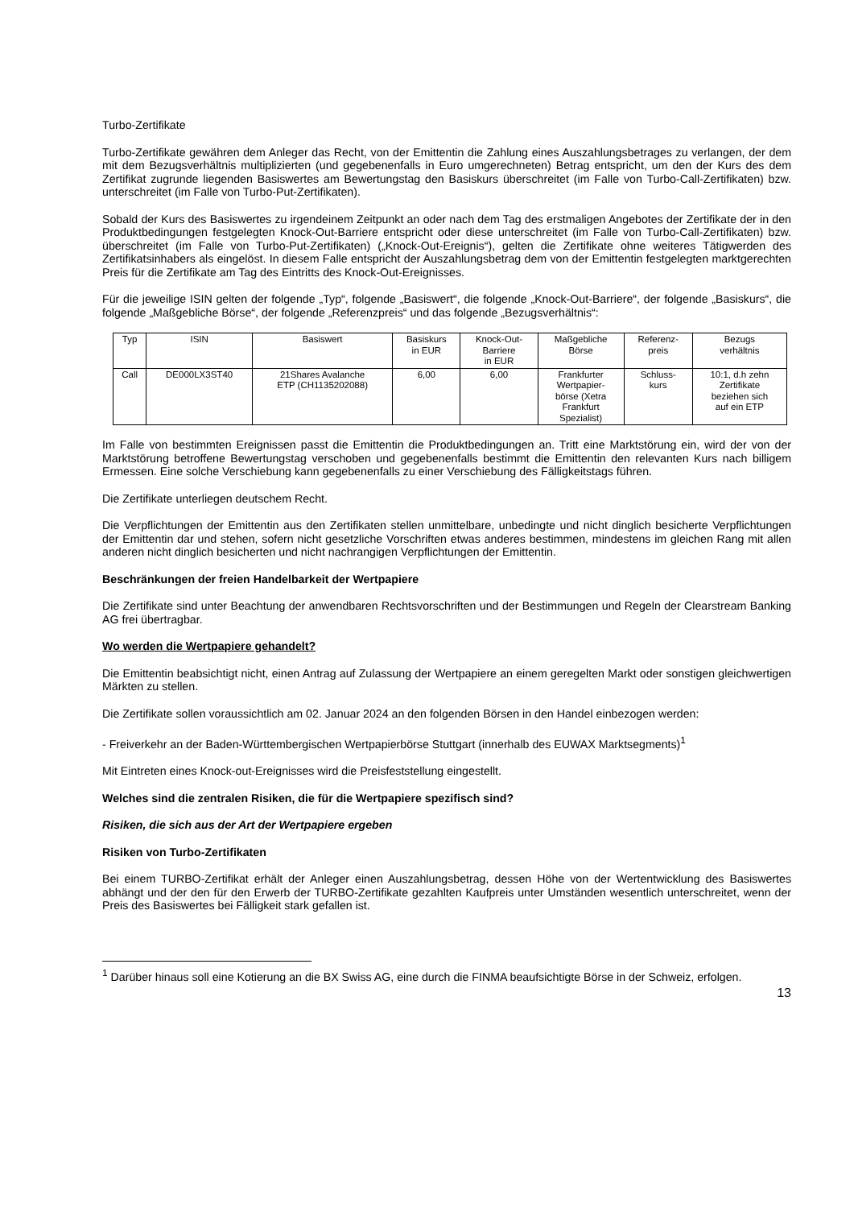Turbo-Zertifikate
Turbo-Zertifikate gewähren dem Anleger das Recht, von der Emittentin die Zahlung eines Auszahlungsbetrages zu verlangen, der dem mit dem Bezugsverhältnis multiplizierten (und gegebenenfalls in Euro umgerechneten) Betrag entspricht, um den der Kurs des dem Zertifikat zugrunde liegenden Basiswertes am Bewertungstag den Basiskurs überschreitet (im Falle von Turbo-Call-Zertifikaten) bzw. unterschreitet (im Falle von Turbo-Put-Zertifikaten).
Sobald der Kurs des Basiswertes zu irgendeinem Zeitpunkt an oder nach dem Tag des erstmaligen Angebotes der Zertifikate der in den Produktbedingungen festgelegten Knock-Out-Barriere entspricht oder diese unterschreitet (im Falle von Turbo-Call-Zertifikaten) bzw. überschreitet (im Falle von Turbo-Put-Zertifikaten) („Knock-Out-Ereignis“), gelten die Zertifikate ohne weiteres Tätigwerden des Zertifikatsinhabers als eingelöst. In diesem Falle entspricht der Auszahlungsbetrag dem von der Emittentin festgelegten marktgerechten Preis für die Zertifikate am Tag des Eintritts des Knock-Out-Ereignisses.
Für die jeweilige ISIN gelten der folgende „Typ“, folgende „Basiswert“, die folgende „Knock-Out-Barriere“, der folgende „Basiskurs“, die folgende „Maßgebliche Börse“, der folgende „Referenzpreis“ und das folgende „Bezugsverhältnis“:
| Typ | ISIN | Basiswert | Basiskurs in EUR | Knock-Out- Barriere in EUR | Maßgebliche Börse | Referenz- preis | Bezugs verhältnis |
| Call | DE000LX3ST40 | 21Shares Avalanche ETP (CH1135202088) | 6,00 | 6,00 | Frankfurter Wertpapier- börse (Xetra Frankfurt Spezialist) | Schluss- kurs | 10:1, d.h zehn Zertifikate beziehen sich auf ein ETP |
Im Falle von bestimmten Ereignissen passt die Emittentin die Produktbedingungen an. Tritt eine Marktstörung ein, wird der von der Marktstörung betroffene Bewertungstag verschoben und gegebenenfalls bestimmt die Emittentin den relevanten Kurs nach billigem Ermessen. Eine solche Verschiebung kann gegebenenfalls zu einer Verschiebung des Fälligkeitstags führen.
Die Zertifikate unterliegen deutschem Recht.
Die Verpflichtungen der Emittentin aus den Zertifikaten stellen unmittelbare, unbedingte und nicht dinglich besicherte Verpflichtungen der Emittentin dar und stehen, sofern nicht gesetzliche Vorschriften etwas anderes bestimmen, mindestens im gleichen Rang mit allen anderen nicht dinglich besicherten und nicht nachrangigen Verpflichtungen der Emittentin.
Beschränkungen der freien Handelbarkeit der Wertpapiere
Die Zertifikate sind unter Beachtung der anwendbaren Rechtsvorschriften und der Bestimmungen und Regeln der Clearstream Banking AG frei übertragbar.
Wo werden die Wertpapiere gehandelt?
Die Emittentin beabsichtigt nicht, einen Antrag auf Zulassung der Wertpapiere an einem geregelten Markt oder sonstigen gleichwertigen Märkten zu stellen.
Die Zertifikate sollen voraussichtlich am 02. Januar 2024 an den folgenden Börsen in den Handel einbezogen werden:
- Freiverkehr an der Baden-Württembergischen Wertpapierbörse Stuttgart (innerhalb des EUWAX Marktsegments)<sup>1</sup>
Mit Eintreten eines Knock-out-Ereignisses wird die Preisfeststellung eingestellt.
Welches sind die zentralen Risiken, die für die Wertpapiere spezifisch sind?
Risiken, die sich aus der Art der Wertpapiere ergeben
Risiken von Turbo-Zertifikaten
Bei einem TURBO-Zertifikat erhält der Anleger einen Auszahlungsbetrag, dessen Höhe von der Wertentwicklung des Basiswertes abhängt und der den für den Erwerb der TURBO-Zertifikate gezahlten Kaufpreis unter Umständen wesentlich unterschreitet, wenn der Preis des Basiswertes bei Fälligkeit stark gefallen ist.
<sup>1</sup> Darüber hinaus soll eine Kotierung an die BX Swiss AG, eine durch die FINMA beaufsichtigte Börse in der Schweiz, erfolgen.
13